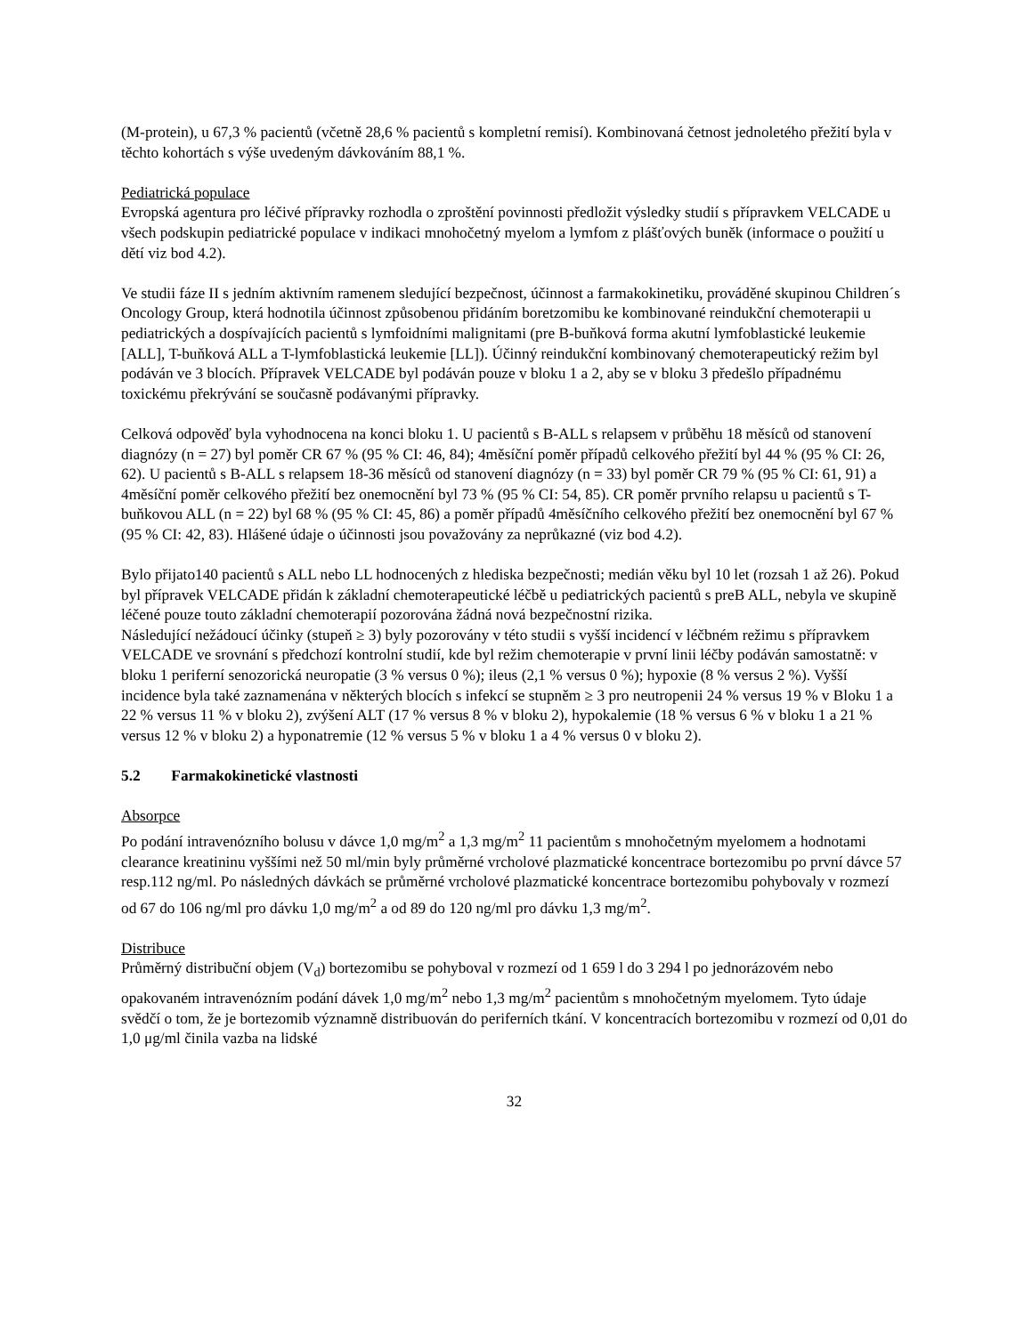(M-protein), u 67,3 % pacientů (včetně 28,6 % pacientů s kompletní remisí). Kombinovaná četnost jednoletého přežití byla v těchto kohortách s výše uvedeným dávkováním 88,1 %.
Pediatrická populace
Evropská agentura pro léčivé přípravky rozhodla o zproštění povinnosti předložit výsledky studií s přípravkem VELCADE u všech podskupin pediatrické populace v indikaci mnohočetný myelom a lymfom z plášťových buněk (informace o použití u dětí viz bod 4.2).
Ve studii fáze II s jedním aktivním ramenem sledující bezpečnost, účinnost a farmakokinetiku, prováděné skupinou Children´s Oncology Group, která hodnotila účinnost způsobenou přidáním boretzomibu ke kombinované reindukční chemoterapii u pediatrických a dospívajících pacientů s lymfoidními malignitami (pre B-buňková forma akutní lymfoblastické leukemie [ALL], T-buňková ALL a T-lymfoblastická leukemie [LL]). Účinný reindukční kombinovaný chemoterapeutický režim byl podáván ve 3 blocích. Přípravek VELCADE byl podáván pouze v bloku 1 a 2, aby se v bloku 3 předešlo případnému toxickému překrývání se současně podávanými přípravky.
Celková odpověď byla vyhodnocena na konci bloku 1. U pacientů s B-ALL s relapsem v průběhu 18 měsíců od stanovení diagnózy (n = 27) byl poměr CR 67 % (95 % CI: 46, 84); 4měsíční poměr případů celkového přežití byl 44 % (95 % CI: 26, 62). U pacientů s B-ALL s relapsem 18-36 měsíců od stanovení diagnózy (n = 33) byl poměr CR 79 % (95 % CI: 61, 91) a 4měsíční poměr celkového přežití bez onemocnění byl 73 % (95 % CI: 54, 85). CR poměr prvního relapsu u pacientů s T-buňkovou ALL (n = 22) byl 68 % (95 % CI: 45, 86) a poměr případů 4měsíčního celkového přežití bez onemocnění byl 67 % (95 % CI: 42, 83). Hlášené údaje o účinnosti jsou považovány za neprůkazné (viz bod 4.2).
Bylo přijato140 pacientů s ALL nebo LL hodnocených z hlediska bezpečnosti; medián věku byl 10 let (rozsah 1 až 26). Pokud byl přípravek VELCADE přidán k základní chemoterapeutické léčbě u pediatrických pacientů s preB ALL, nebyla ve skupině léčené pouze touto základní chemoterapií pozorována žádná nová bezpečnostní rizika.
Následující nežádoucí účinky (stupeň ≥ 3) byly pozorovány v této studii s vyšší incidencí v léčbném režimu s přípravkem VELCADE ve srovnání s předchozí kontrolní studií, kde byl režim chemoterapie v první linii léčby podáván samostatně: v bloku 1 periferní senozorická neuropatie (3 % versus 0 %); ileus (2,1 % versus 0 %); hypoxie (8 % versus 2 %). Vyšší incidence byla také zaznamenána v některých blocích s infekcí se stupněm ≥ 3 pro neutropenii 24 % versus 19 % v Bloku 1 a 22 % versus 11 % v bloku 2), zvýšení ALT (17 % versus 8 % v bloku 2), hypokalemie (18 % versus 6 % v bloku 1 a 21 % versus 12 % v bloku 2) a hyponatremie (12 % versus 5 % v bloku 1 a 4 % versus 0 v bloku 2).
5.2 Farmakokinetické vlastnosti
Absorpce
Po podání intravenózního bolusu v dávce 1,0 mg/m<sup>2</sup> a 1,3 mg/m<sup>2</sup> 11 pacientům s mnohočetným myelomem a hodnotami clearance kreatininu vyššími než 50 ml/min byly průměrné vrcholové plazmatické koncentrace bortezomibu po první dávce 57 resp.112 ng/ml. Po následných dávkách se průměrné vrcholové plazmatické koncentrace bortezomibu pohybovaly v rozmezí od 67 do 106 ng/ml pro dávku 1,0 mg/m<sup>2</sup> a od 89 do 120 ng/ml pro dávku 1,3 mg/m<sup>2</sup>.
Distribuce
Průměrný distribuční objem (V<sub>d</sub>) bortezomibu se pohyboval v rozmezí od 1 659 l do 3 294 l po jednorázovém nebo opakovaném intravenózním podání dávek 1,0 mg/m<sup>2</sup> nebo 1,3 mg/m<sup>2</sup> pacientům s mnohočetným myelomem. Tyto údaje svědčí o tom, že je bortezomib významně distribuován do periferních tkání. V koncentracích bortezomibu v rozmezí od 0,01 do 1,0 μg/ml činila vazba na lidské
32